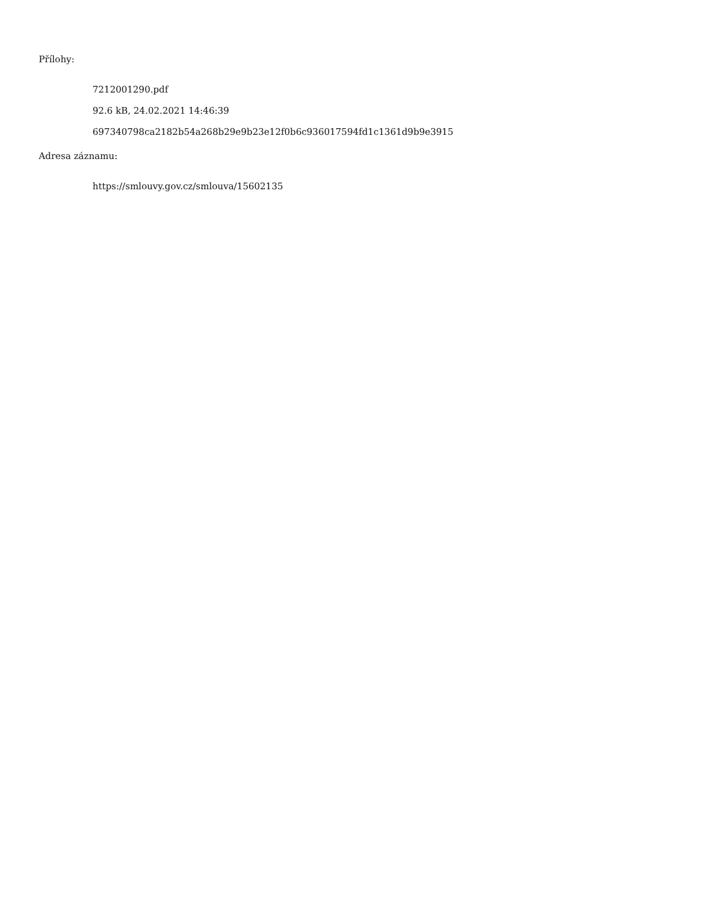Přílohy:
7212001290.pdf
92.6 kB, 24.02.2021 14:46:39
697340798ca2182b54a268b29e9b23e12f0b6c936017594fd1c1361d9b9e3915
Adresa záznamu:
https://smlouvy.gov.cz/smlouva/15602135